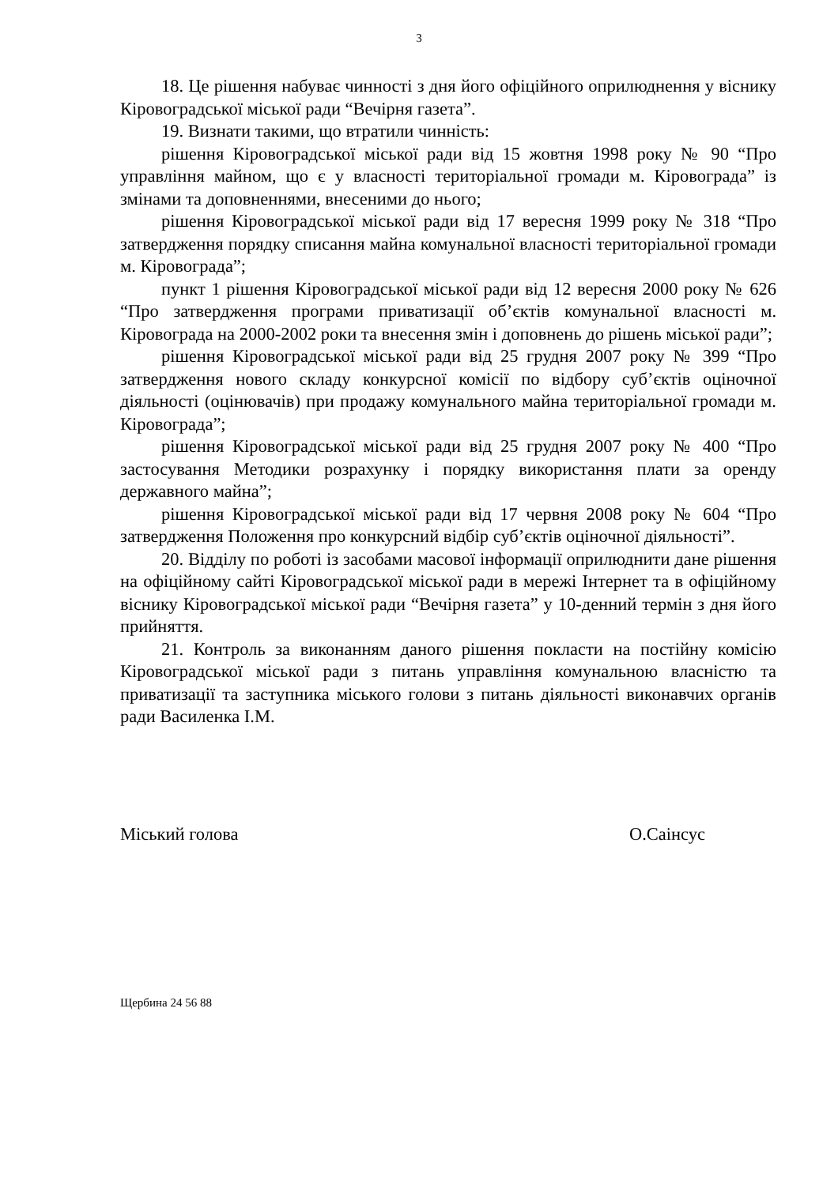3
18. Це рішення набуває чинності з дня його офіційного оприлюднення у віснику Кіровоградської міської ради “Вечірня газета”.
19. Визнати такими, що втратили чинність:
рішення Кіровоградської міської ради від 15 жовтня 1998 року № 90 “Про управління майном, що є у власності територіальної громади м. Кіровограда” із змінами та доповненнями, внесеними до нього;
рішення Кіровоградської міської ради від 17 вересня 1999 року № 318 “Про затвердження порядку списання майна комунальної власності територіальної громади м. Кіровограда”;
пункт 1 рішення Кіровоградської міської ради від 12 вересня 2000 року № 626 “Про затвердження програми приватизації об’єктів комунальної власності м. Кіровограда на 2000-2002 роки та внесення змін і доповнень до рішень міської ради”;
рішення Кіровоградської міської ради від 25 грудня 2007 року № 399 “Про затвердження нового складу конкурсної комісії по відбору суб’єктів оціночної діяльності (оцінювачів) при продажу комунального майна територіальної громади м. Кіровограда”;
рішення Кіровоградської міської ради від 25 грудня 2007 року № 400 “Про застосування Методики розрахунку і порядку використання плати за оренду державного майна”;
рішення Кіровоградської міської ради від 17 червня 2008 року № 604 “Про затвердження Положення про конкурсний відбір суб’єктів оціночної діяльності”.
20. Відділу по роботі із засобами масової інформації оприлюднити дане рішення на офіційному сайті Кіровоградської міської ради в мережі Інтернет та в офіційному віснику Кіровоградської міської ради “Вечірня газета” у 10-денний термін з дня його прийняття.
21. Контроль за виконанням даного рішення покласти на постійну комісію Кіровоградської міської ради з питань управління комунальною власністю та приватизації та заступника міського голови з питань діяльності виконавчих органів ради Василенка І.М.
Міський голова О.Саінсус
Щербина 24 56 88